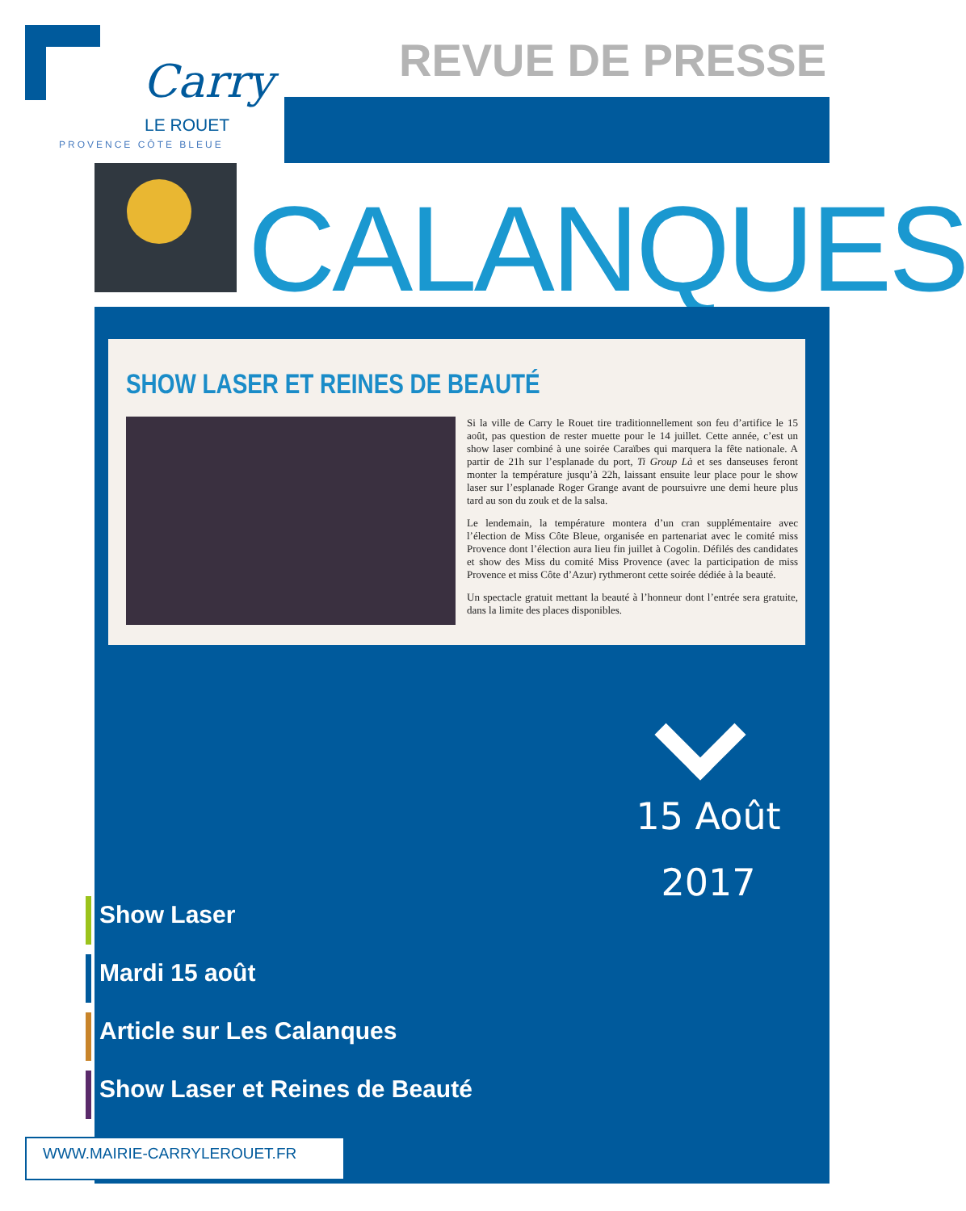Carry
LE ROUET
PROVENCE CÔTE BLEUE
REVUE DE PRESSE
CALANQUES
SHOW LASER ET REINES DE BEAUTÉ
Si la ville de Carry le Rouet tire traditionnellement son feu d’artifice le 15 août, pas question de rester muette pour le 14 juillet. Cette année, c’est un show laser combiné à une soirée Caraïbes qui marquera la fête nationale. A partir de 21h sur l’esplanade du port, Ti Group Là et ses danseuses feront monter la température jusqu’à 22h, laissant ensuite leur place pour le show laser sur l’esplanade Roger Grange avant de poursuivre une demi heure plus tard au son du zouk et de la salsa.
Le lendemain, la température montera d’un cran supplémentaire avec l’élection de Miss Côte Bleue, organisée en partenariat avec le comité miss Provence dont l’élection aura lieu fin juillet à Cogolin. Défilés des candidates et show des Miss du comité Miss Provence (avec la participation de miss Provence et miss Côte d’Azur) rythmeront cette soirée dédiée à la beauté.
Un spectacle gratuit mettant la beauté à l’honneur dont l’entrée sera gratuite, dans la limite des places disponibles.
15 Août
2017
Show Laser
Mardi 15 août
Article sur Les Calanques
Show Laser et Reines de Beauté
WWW.MAIRIE-CARRYLEROUET.FR